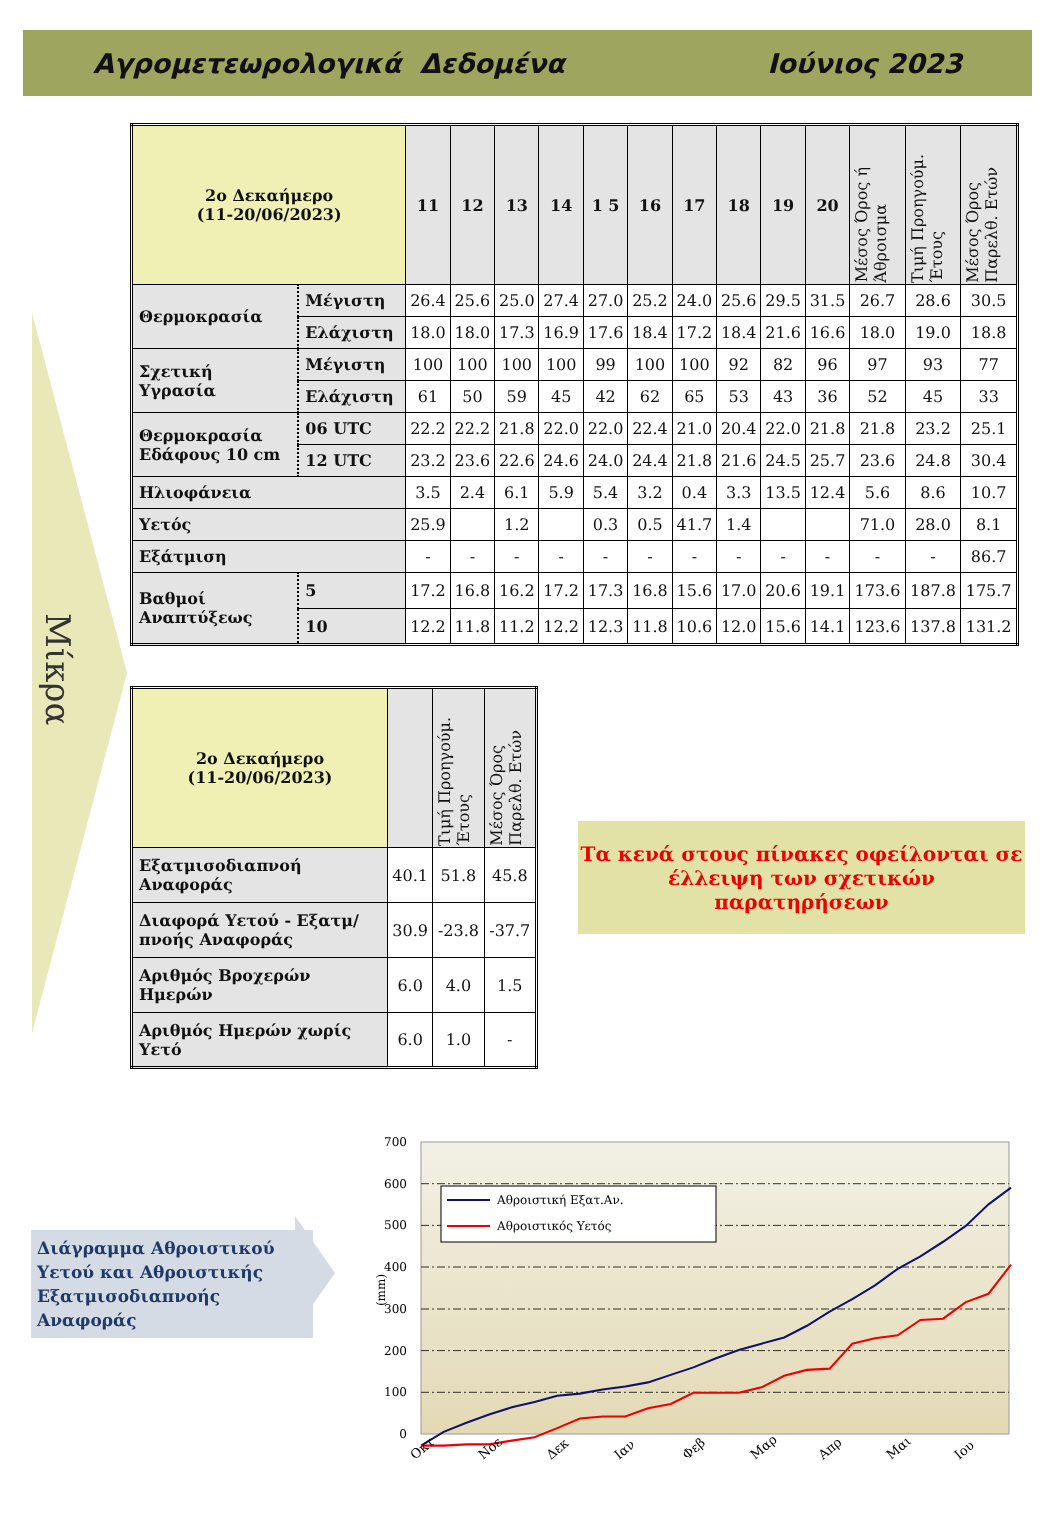Αγρομετεωρολογικά Δεδομένα Ιούνιος 2023
Μίκρα
| 2ο Δεκαήμερο (11-20/06/2023) | | 11 | 12 | 13 | 14 | 1 5 | 16 | 17 | 18 | 19 | 20 | Μέσος Όρος ή Άθροισμα | Τιμή Προηγούμ. Έτους | Μέσος Όρος Παρελθ. Ετών |
| --- | --- | --- | --- | --- | --- | --- | --- | --- | --- | --- | --- | --- | --- | --- |
| Θερμοκρασία | Μέγιστη | 26.4 | 25.6 | 25.0 | 27.4 | 27.0 | 25.2 | 24.0 | 25.6 | 29.5 | 31.5 | 26.7 | 28.6 | 30.5 |
| | Ελάχιστη | 18.0 | 18.0 | 17.3 | 16.9 | 17.6 | 18.4 | 17.2 | 18.4 | 21.6 | 16.6 | 18.0 | 19.0 | 18.8 |
| Σχετική Υγρασία | Μέγιστη | 100 | 100 | 100 | 100 | 99 | 100 | 100 | 92 | 82 | 96 | 97 | 93 | 77 |
| | Ελάχιστη | 61 | 50 | 59 | 45 | 42 | 62 | 65 | 53 | 43 | 36 | 52 | 45 | 33 |
| Θερμοκρασία Εδάφους 10 cm | 06 UTC | 22.2 | 22.2 | 21.8 | 22.0 | 22.0 | 22.4 | 21.0 | 20.4 | 22.0 | 21.8 | 21.8 | 23.2 | 25.1 |
| | 12 UTC | 23.2 | 23.6 | 22.6 | 24.6 | 24.0 | 24.4 | 21.8 | 21.6 | 24.5 | 25.7 | 23.6 | 24.8 | 30.4 |
| Ηλιοφάνεια | | 3.5 | 2.4 | 6.1 | 5.9 | 5.4 | 3.2 | 0.4 | 3.3 | 13.5 | 12.4 | 5.6 | 8.6 | 10.7 |
| Υετός | | 25.9 | | 1.2 | | 0.3 | 0.5 | 41.7 | 1.4 | | | 71.0 | 28.0 | 8.1 |
| Εξάτμιση | | - | - | - | - | - | - | - | - | - | - | - | - | 86.7 |
| Βαθμοί Αναπτύξεως | 5 | 17.2 | 16.8 | 16.2 | 17.2 | 17.3 | 16.8 | 15.6 | 17.0 | 20.6 | 19.1 | 173.6 | 187.8 | 175.7 |
| | 10 | 12.2 | 11.8 | 11.2 | 12.2 | 12.3 | 11.8 | 10.6 | 12.0 | 15.6 | 14.1 | 123.6 | 137.8 | 131.2 |
| 2ο Δεκαήμερο (11-20/06/2023) | | Τιμή Προηγούμ. Έτους | Μέσος Όρος Παρελθ. Ετών |
| --- | --- | --- | --- |
| Εξατμισοδιαπνοή Αναφοράς | 40.1 | 51.8 | 45.8 |
| Διαφορά Υετού - Εξατμ/πνοής Αναφοράς | 30.9 | -23.8 | -37.7 |
| Αριθμός Βροχερών Ημερών | 6.0 | 4.0 | 1.5 |
| Αριθμός Ημερών χωρίς Υετό | 6.0 | 1.0 | - |
Τα κενά στους πίνακες οφείλονται σε έλλειψη των σχετικών παρατηρήσεων
Διάγραμμα Αθροιστικού Υετού και Αθροιστικής Εξατμισοδιαπνοής Αναφοράς
700
600
500
400
300
200
100
0
(mm)
Αθροιστική Εξατ.Αν.
Αθροιστικός Υετός
Οκτ
Νοε
Δεκ
Ιαν
Φεβ
Μαρ
Απρ
Μαι
Ιου